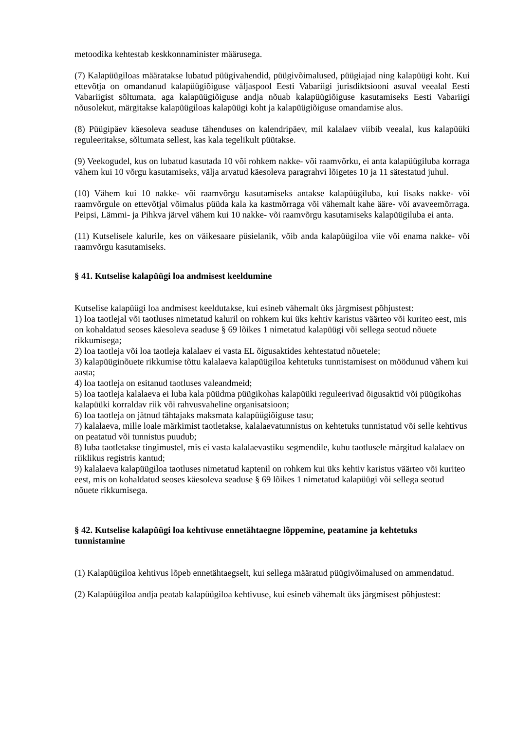metoodika kehtestab keskkonnaminister määrusega.
(7) Kalapüügiloas määratakse lubatud püügivahendid, püügivõimalused, püügiajad ning kalapüügi koht. Kui ettevõtja on omandanud kalapüügiõiguse väljaspool Eesti Vabariigi jurisdiktsiooni asuval veealal Eesti Vabariigist sõltumata, aga kalapüügiõiguse andja nõuab kalapüügiõiguse kasutamiseks Eesti Vabariigi nõusolekut, märgitakse kalapüügiloas kalapüügi koht ja kalapüügiõiguse omandamise alus.
(8) Püügipäev käesoleva seaduse tähenduses on kalendripäev, mil kalalaev viibib veealal, kus kalapüüki reguleeritakse, sõltumata sellest, kas kala tegelikult püütakse.
(9) Veekogudel, kus on lubatud kasutada 10 või rohkem nakke- või raamvõrku, ei anta kalapüügiluba korraga vähem kui 10 võrgu kasutamiseks, välja arvatud käesoleva paragrahvi lõigetes 10 ja 11 sätestatud juhul.
(10) Vähem kui 10 nakke- või raamvõrgu kasutamiseks antakse kalapüügiluba, kui lisaks nakke- või raamvõrgule on ettevõtjal võimalus püüda kala ka kastmõrraga või vähemalt kahe ääre- või avaveemõrraga. Peipsi, Lämmi- ja Pihkva järvel vähem kui 10 nakke- või raamvõrgu kasutamiseks kalapüügiluba ei anta.
(11) Kutselisele kalurile, kes on väikesaare püsielanik, võib anda kalapüügiloa viie või enama nakke- või raamvõrgu kasutamiseks.
§ 41. Kutselise kalapüügi loa andmisest keeldumine
Kutselise kalapüügi loa andmisest keeldutakse, kui esineb vähemalt üks järgmisest põhjustest:
1) loa taotlejal või taotluses nimetatud kaluril on rohkem kui üks kehtiv karistus väärteo või kuriteo eest, mis on kohaldatud seoses käesoleva seaduse § 69 lõikes 1 nimetatud kalapüügi või sellega seotud nõuete rikkumisega;
2) loa taotleja või loa taotleja kalalaev ei vasta EL õigusaktides kehtestatud nõuetele;
3) kalapüüginõuete rikkumise tõttu kalalaeva kalapüügiloa kehtetuks tunnistamisest on möödunud vähem kui aasta;
4) loa taotleja on esitanud taotluses valeandmeid;
5) loa taotleja kalalaeva ei luba kala püüdma püügikohas kalapüüki reguleerivad õigusaktid või püügikohas kalapüüki korraldav riik või rahvusvaheline organisatsioon;
6) loa taotleja on jätnud tähtajaks maksmata kalapüügiõiguse tasu;
7) kalalaeva, mille loale märkimist taotletakse, kalalaevatunnistus on kehtetuks tunnistatud või selle kehtivus on peatatud või tunnistus puudub;
8) luba taotletakse tingimustel, mis ei vasta kalalaevastiku segmendile, kuhu taotlusele märgitud kalalaev on riiklikus registris kantud;
9) kalalaeva kalapüügiloa taotluses nimetatud kaptenil on rohkem kui üks kehtiv karistus väärteo või kuriteo eest, mis on kohaldatud seoses käesoleva seaduse § 69 lõikes 1 nimetatud kalapüügi või sellega seotud nõuete rikkumisega.
§ 42. Kutselise kalapüügi loa kehtivuse ennetähtaegne lõppemine, peatamine ja kehtetuks tunnistamine
(1) Kalapüügiloa kehtivus lõpeb ennetähtaegselt, kui sellega määratud püügivõimalused on ammendatud.
(2) Kalapüügiloa andja peatab kalapüügiloa kehtivuse, kui esineb vähemalt üks järgmisest põhjustest: